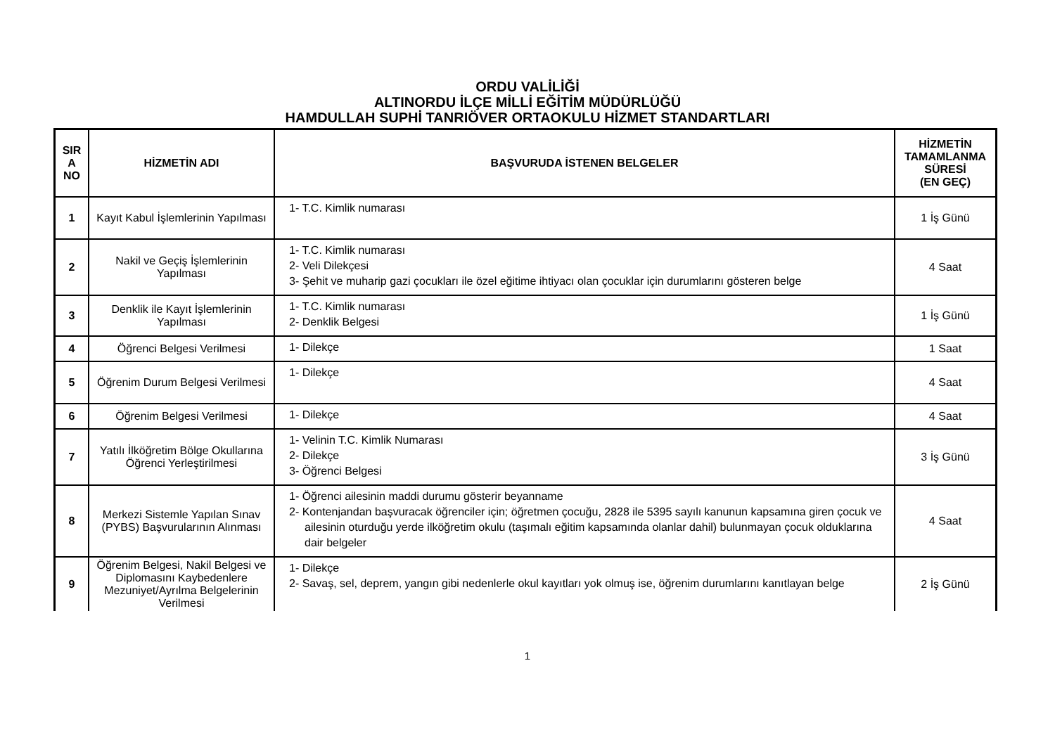ORDU VALİLİĞİ
ALTINORDU İLÇE MİLLİ EĞİTİM MÜDÜRLÜĞÜ
HAMDULLAH SUPHİ TANRIÖVER ORTAOKULU HİZMET STANDARTLARI
| SIR A NO | HİZMETİN ADI | BAŞVURUDA İSTENEN BELGELER | HİZMETİN TAMAMLANMA SÜRESİ (EN GEÇ) |
| --- | --- | --- | --- |
| 1 | Kayıt Kabul İşlemlerinin Yapılması | 1- T.C. Kimlik numarası | 1 İş Günü |
| 2 | Nakil ve Geçiş İşlemlerinin Yapılması | 1- T.C. Kimlik numarası 2- Veli Dilekçesi 3- Şehit ve muharip gazi çocukları ile özel eğitime ihtiyacı olan çocuklar için durumlarını gösteren belge | 4 Saat |
| 3 | Denklik ile Kayıt İşlemlerinin Yapılması | 1- T.C. Kimlik numarası 2- Denklik Belgesi | 1 İş Günü |
| 4 | Öğrenci Belgesi Verilmesi | 1- Dilekçe | 1 Saat |
| 5 | Öğrenim Durum Belgesi Verilmesi | 1- Dilekçe | 4 Saat |
| 6 | Öğrenim Belgesi Verilmesi | 1- Dilekçe | 4 Saat |
| 7 | Yatılı İlköğretim Bölge Okullarına Öğrenci Yerleştirilmesi | 1- Velinin T.C. Kimlik Numarası 2- Dilekçe 3- Öğrenci Belgesi | 3 İş Günü |
| 8 | Merkezi Sistemle Yapılan Sınav (PYBS) Başvurularının Alınması | 1- Öğrenci ailesinin maddi durumu gösterir beyanname 2- Kontenjandan başvuracak öğrenciler için; öğretmen çocuğu, 2828 ile 5395 sayılı kanunun kapsamına giren çocuk ve ailesinin oturduğu yerde ilköğretim okulu (taşımalı eğitim kapsamında olanlar dahil) bulunmayan çocuk olduklarına dair belgeler | 4 Saat |
| 9 | Öğrenim Belgesi, Nakil Belgesi ve Diplomasını Kaybedenlere Mezuniyet/Ayrılma Belgelerinin Verilmesi | 1- Dilekçe 2- Savaş, sel, deprem, yangın gibi nedenlerle okul kayıtları yok olmuş ise, öğrenim durumlarını kanıtlayan belge | 2 İş Günü |
1